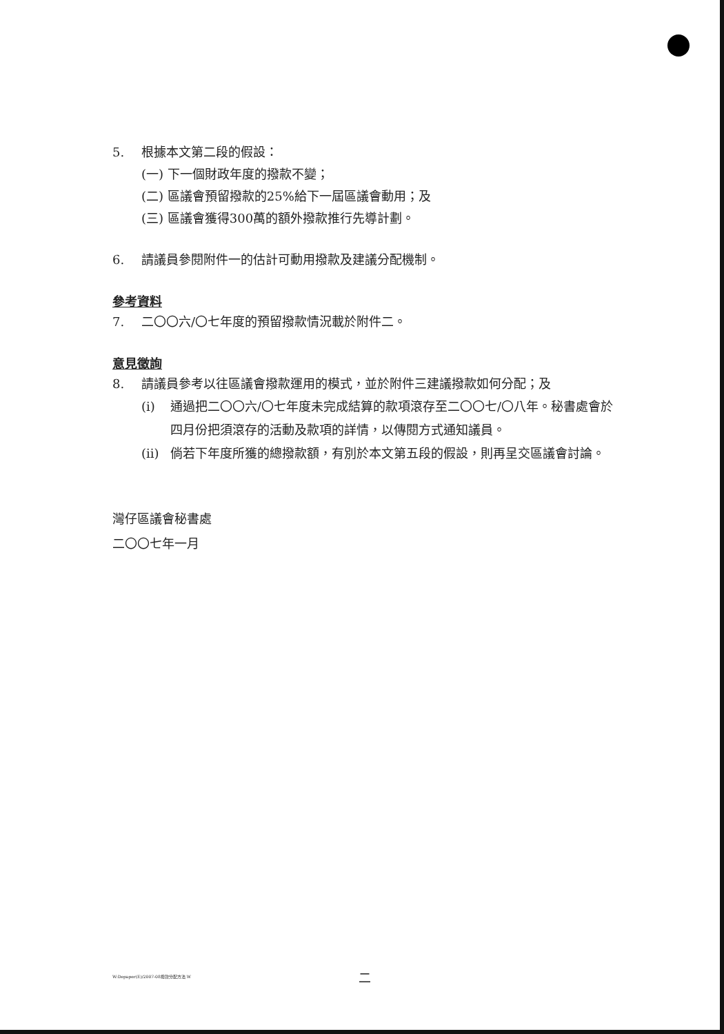5. 根據本文第二段的假設：
(一) 下一個財政年度的撥款不變；
(二) 區議會預留撥款的25%給下一屆區議會動用；及
(三) 區議會獲得300萬的額外撥款推行先導計劃。
6. 請議員參閱附件一的估計可動用撥款及建議分配機制。
參考資料
7. 二〇〇六/〇七年度的預留撥款情況載於附件二。
意見徵詢
8. 請議員參考以往區議會撥款運用的模式，並於附件三建議撥款如何分配；及
(i) 通過把二〇〇六/〇七年度未完成結算的款項滾存至二〇〇七/〇八年。秘書處會於四月份把須滾存的活動及款項的詳情，以傳閱方式通知議員。
(ii) 倘若下年度所獲的總撥款額，有別於本文第五段的假設，則再呈交區議會討論。
灣仔區議會秘書處
二〇〇七年一月
W:Depaper(E)/2007-08撥款分配方法.W
二